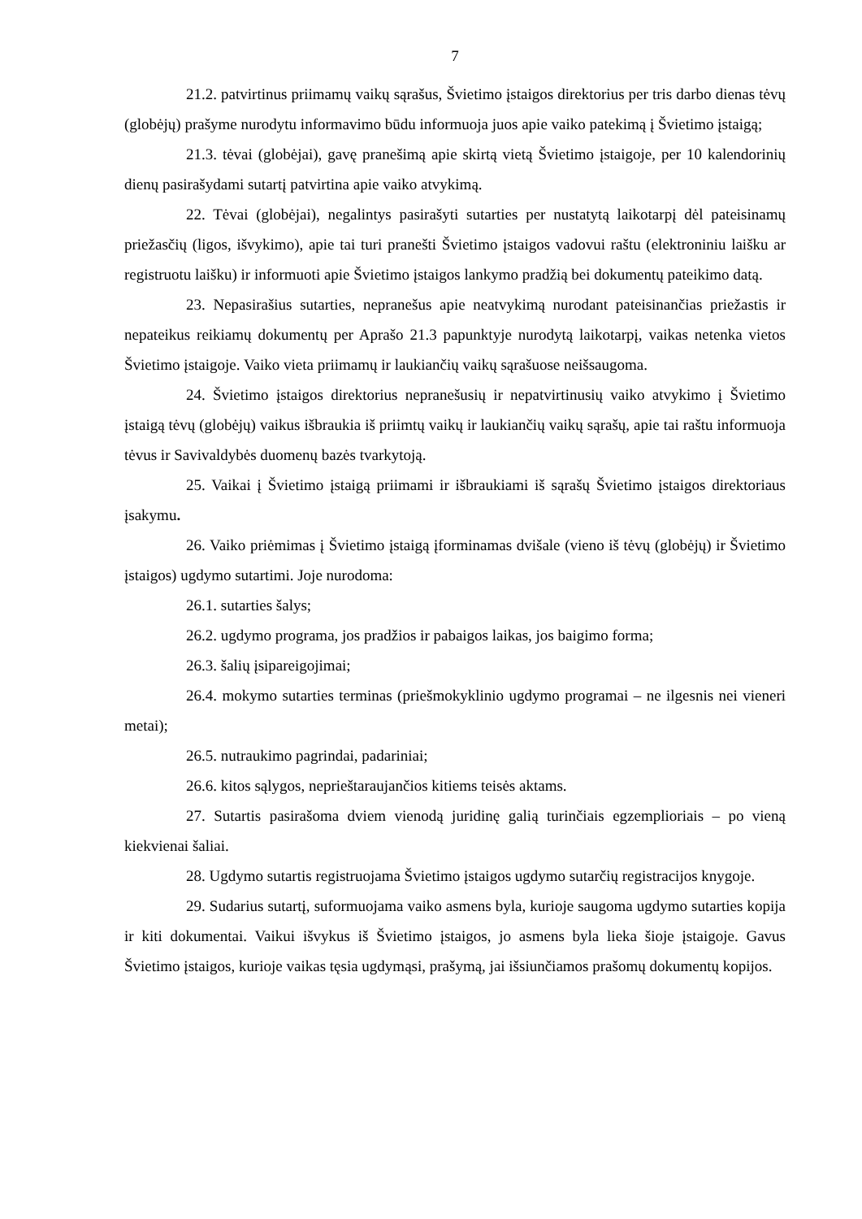7
21.2. patvirtinus priimamų vaikų sąrašus, Švietimo įstaigos direktorius per tris darbo dienas tėvų (globėjų) prašyme nurodytu informavimo būdu informuoja juos apie vaiko patekimą į Švietimo įstaigą;
21.3. tėvai (globėjai), gavę pranešimą apie skirtą vietą Švietimo įstaigoje, per 10 kalendorinių dienų pasirašydami sutartį patvirtina apie vaiko atvykimą.
22. Tėvai (globėjai), negalintys pasirašyti sutarties per nustatytą laikotarpį dėl pateisinamų priežasčių (ligos, išvykimo), apie tai turi pranešti Švietimo įstaigos vadovui raštu (elektroniniu laišku ar registruotu laišku) ir informuoti apie Švietimo įstaigos lankymo pradžią bei dokumentų pateikimo datą.
23. Nepasirašius sutarties, nepranešus apie neatvykimą nurodant pateisinančias priežastis ir nepateikus reikiamų dokumentų per Aprašo 21.3 papunktyje nurodytą laikotarpį, vaikas netenka vietos Švietimo įstaigoje. Vaiko vieta priimamų ir laukiančių vaikų sąrašuose neišsaugoma.
24. Švietimo įstaigos direktorius nepranešusių ir nepatvirtinusių vaiko atvykimo į Švietimo įstaigą tėvų (globėjų) vaikus išbraukia iš priimtų vaikų ir laukiančių vaikų sąrašų, apie tai raštu informuoja tėvus ir Savivaldybės duomenų bazės tvarkytoją.
25. Vaikai į Švietimo įstaigą priimami ir išbraukiami iš sąrašų Švietimo įstaigos direktoriaus įsakymu.
26. Vaiko priėmimas į Švietimo įstaigą įforminamas dvišale (vieno iš tėvų (globėjų) ir Švietimo įstaigos) ugdymo sutartimi. Joje nurodoma:
26.1. sutarties šalys;
26.2. ugdymo programa, jos pradžios ir pabaigos laikas, jos baigimo forma;
26.3. šalių įsipareigojimai;
26.4. mokymo sutarties terminas (priešmokyklinio ugdymo programai – ne ilgesnis nei vieneri metai);
26.5. nutraukimo pagrindai, padariniai;
26.6. kitos sąlygos, neprieštaraujančios kitiems teisės aktams.
27. Sutartis pasirašoma dviem vienodą juridinę galią turinčiais egzemplioriais – po vieną kiekvienai šaliai.
28. Ugdymo sutartis registruojama Švietimo įstaigos ugdymo sutarčių registracijos knygoje.
29. Sudarius sutartį, suformuojama vaiko asmens byla, kurioje saugoma ugdymo sutarties kopija ir kiti dokumentai. Vaikui išvykus iš Švietimo įstaigos, jo asmens byla lieka šioje įstaigoje. Gavus Švietimo įstaigos, kurioje vaikas tęsia ugdymąsi, prašymą, jai išsiunčiamos prašomų dokumentų kopijos.